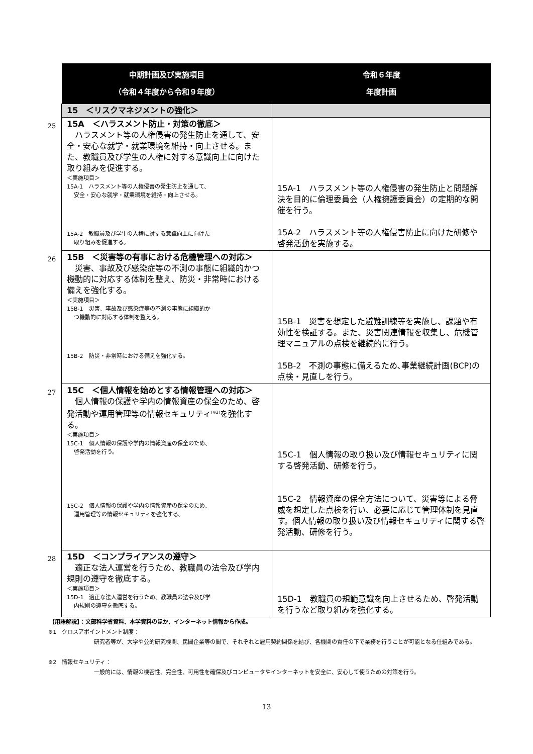| | 中期計画及び実施項目 （令和４年度から令和９年度） | 令和６年度 年度計画 |
| --- | --- | --- |
| | 15 ＜リスクマネジメントの強化＞ | |
| 25 | 15A ＜ハラスメント防止・対策の徹底＞ ハラスメント等の人権侵害の発生防止を通して、安全・安心な就学・就業環境を維持・向上させる。また、教職員及び学生の人権に対する意識向上に向けた取り組みを促進する。 ＜実施項目＞ 15A-1 ハラスメント等の人権侵害の発生防止を通して、 安全・安心な就学・就業環境を維持・向上させる。 15A-2 教職員及び学生の人権に対する意識向上に向けた 取り組みを促進する。 | 15A-1 ハラスメント等の人権侵害の発生防止と問題解決を目的に倫理委員会（人権擁護委員会）の定期的な開催を行う。 15A-2 ハラスメント等の人権侵害防止に向けた研修や啓発活動を実施する。 |
| 26 | 15B ＜災害等の有事における危機管理への対応＞ 災害、事故及び感染症等の不測の事態に組織的かつ機動的に対応する体制を整え、防災・非常時における備えを強化する。 ＜実施項目＞ 15B-1 災害、事故及び感染症等の不測の事態に組織的か つ機動的に対応する体制を整える。 15B-2 防災・非常時における備えを強化する。 | 15B-1 災害を想定した避難訓練等を実施し、課題や有効性を検証する。また、災害関連情報を収集し、危機管理マニュアルの点検を継続的に行う。 15B-2 不測の事態に備えるため､事業継続計画(BCP)の点検・見直しを行う。 |
| 27 | 15C ＜個人情報を始めとする情報管理への対応＞ 個人情報の保護や学内の情報資産の保全のため、啓発活動や運用管理等の情報セキュリティ<sup>(※2)</sup>を強化する。 ＜実施項目＞ 15C-1 個人情報の保護や学内の情報資産の保全のため、 啓発活動を行う。 15C-2 個人情報の保護や学内の情報資産の保全のため、 運用管理等の情報セキュリティを強化する。 | 15C-1 個人情報の取り扱い及び情報セキュリティに関する啓発活動、研修を行う。 15C-2 情報資産の保全方法について、災害等による脅威を想定した点検を行い、必要に応じて管理体制を見直す。個人情報の取り扱い及び情報セキュリティに関する啓発活動、研修を行う。 |
| 28 | 15D ＜コンプライアンスの遵守＞ 適正な法人運営を行うため、教職員の法令及び学内規則の遵守を徹底する。 ＜実施項目＞ 15D-1 適正な法人運営を行うため、教職員の法令及び学 内規則の遵守を徹底する。 | 15D-1 教職員の規範意識を向上させるため、啓発活動を行うなど取り組みを強化する。 |
【用語解説】：文部科学省資料、本学資料のほか、インターネット情報から作成。
※1　クロスアポイントメント制度：
　研究者等が、大学や公的研究機関、民間企業等の間で、それぞれと雇用契約関係を結び、各機関の責任の下で業務を行うことが可能となる仕組みである。
※2　情報セキュリティ：
　一般的には、情報の機密性、完全性、可用性を確保及びコンピュータやインターネットを安全に、安心して使うための対策を行う。
13